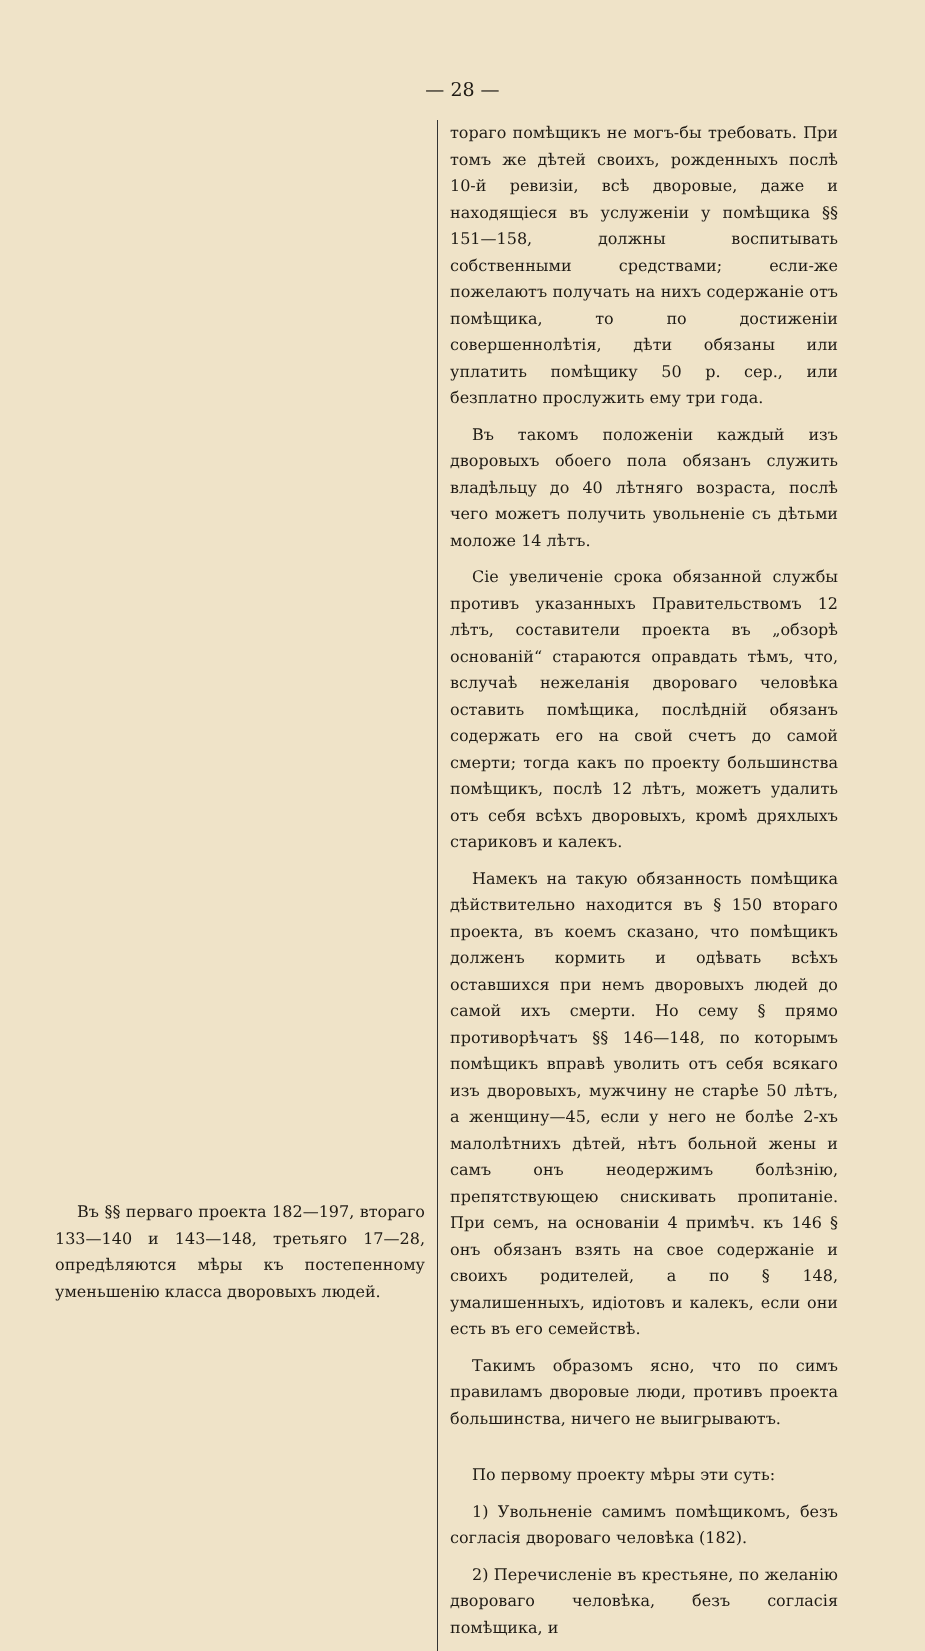— 28 —
Въ §§ перваго проекта 182—197, втораго 133—140 и 143—148, третьяго 17—28, опредѣляются мѣры къ постепенному уменьшенію класса дворовыхъ людей.
тораго помѣщикъ не могъ-бы требовать. При томъ же дѣтей своихъ, рожденныхъ послѣ 10-й ревизіи, всѣ дворовые, даже и находящіеся въ услуженіи у помѣщика §§ 151—158, должны воспитывать собственными средствами; если-же пожелаютъ получать на нихъ содержаніе отъ помѣщика, то по достиженіи совершеннолѣтія, дѣти обязаны или уплатить помѣщику 50 р. сер., или безплатно прослужить ему три года.
Въ такомъ положеніи каждый изъ дворовыхъ обоего пола обязанъ служить владѣльцу до 40 лѣтняго возраста, послѣ чего можетъ получить увольненіе съ дѣтьми моложе 14 лѣтъ.
Сіе увеличеніе срока обязанной службы противъ указанныхъ Правительствомъ 12 лѣтъ, составители проекта въ „обзорѣ основаній“ стараются оправдать тѣмъ, что, вслучаѣ нежеланія двороваго человѣка оставить помѣщика, послѣдній обязанъ содержать его на свой счетъ до самой смерти; тогда какъ по проекту большинства помѣщикъ, послѣ 12 лѣтъ, можетъ удалить отъ себя всѣхъ дворовыхъ, кромѣ дряхлыхъ стариковъ и калекъ.
Намекъ на такую обязанность помѣщика дѣйствительно находится въ § 150 втораго проекта, въ коемъ сказано, что помѣщикъ долженъ кормить и одѣвать всѣхъ оставшихся при немъ дворовыхъ людей до самой ихъ смерти. Но сему § прямо противорѣчатъ §§ 146—148, по которымъ помѣщикъ вправѣ уволить отъ себя всякаго изъ дворовыхъ, мужчину не старѣе 50 лѣтъ, а женщину—45, если у него не болѣе 2-хъ малолѣтнихъ дѣтей, нѣтъ больной жены и самъ онъ неодержимъ болѣзнію, препятствующею снискивать пропитаніе. При семъ, на основаніи 4 примѣч. къ 146 § онъ обязанъ взять на свое содержаніе и своихъ родителей, а по § 148, умалишенныхъ, идіотовъ и калекъ, если они есть въ его семействѣ.
Такимъ образомъ ясно, что по симъ правиламъ дворовые люди, противъ проекта большинства, ничего не выигрываютъ.
По первому проекту мѣры эти суть:
1) Увольненіе самимъ помѣщикомъ, безъ согласія двороваго человѣка (182).
2) Перечисленіе въ крестьяне, по желанію двороваго человѣка, безъ согласія помѣщика, и